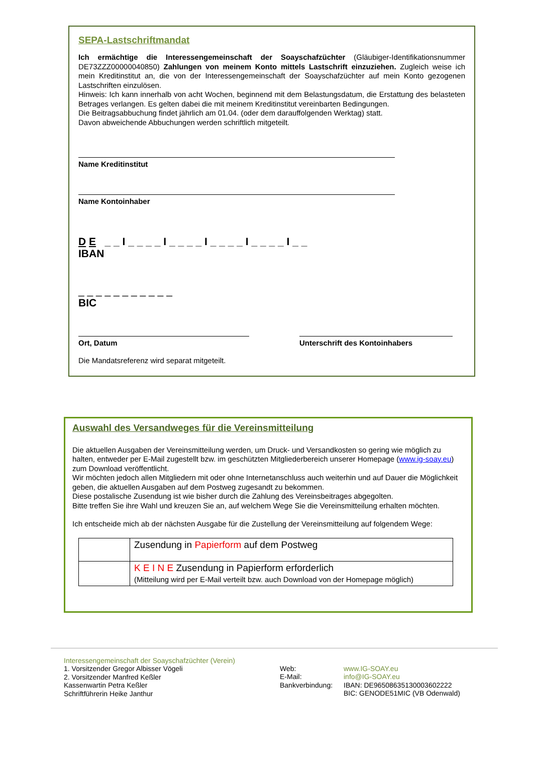SEPA-Lastschriftmandat
Ich ermächtige die Interessengemeinschaft der Soayschafzüchter (Gläubiger-Identifikationsnummer DE73ZZZ00000040850) Zahlungen von meinem Konto mittels Lastschrift einzuziehen. Zugleich weise ich mein Kreditinstitut an, die von der Interessengemeinschaft der Soayschafzüchter auf mein Konto gezogenen Lastschriften einzulösen.
Hinweis: Ich kann innerhalb von acht Wochen, beginnend mit dem Belastungsdatum, die Erstattung des belasteten Betrages verlangen. Es gelten dabei die mit meinem Kreditinstitut vereinbarten Bedingungen.
Die Beitragsabbuchung findet jährlich am 01.04. (oder dem darauffolgenden Werktag) statt.
Davon abweichende Abbuchungen werden schriftlich mitgeteilt.
Name Kreditinstitut
Name Kontoinhaber
D E _ _ I _ _ _ _ I _ _ _ _ I _ _ _ _ I _ _ _ _ I _ _
IBAN
_ _ _ _ _ _ _ _ _ _ _
BIC
Ort, Datum Unterschrift des Kontoinhabers
Die Mandatsreferenz wird separat mitgeteilt.
Auswahl des Versandweges für die Vereinsmitteilung
Die aktuellen Ausgaben der Vereinsmitteilung werden, um Druck- und Versandkosten so gering wie möglich zu halten, entweder per E-Mail zugestellt bzw. im geschützten Mitgliederbereich unserer Homepage (www.ig-soay.eu) zum Download veröffentlicht.
Wir möchten jedoch allen Mitgliedern mit oder ohne Internetanschluss auch weiterhin und auf Dauer die Möglichkeit geben, die aktuellen Ausgaben auf dem Postweg zugesandt zu bekommen.
Diese postalische Zusendung ist wie bisher durch die Zahlung des Vereinsbeitrages abgegolten.
Bitte treffen Sie ihre Wahl und kreuzen Sie an, auf welchem Wege Sie die Vereinsmitteilung erhalten möchten.
Ich entscheide mich ab der nächsten Ausgabe für die Zustellung der Vereinsmitteilung auf folgendem Wege:
| | Zusendung in Papierform auf dem Postweg |
| | K E I N E Zusendung in Papierform erforderlich (Mitteilung wird per E-Mail verteilt bzw. auch Download von der Homepage möglich) |
Interessengemeinschaft der Soayschafzüchter (Verein)
1. Vorsitzender Gregor Albisser Vögeli
2. Vorsitzender Manfred Keßler
Kassenwartin Petra Keßler
Schriftführerin Heike Janthur
Web:
E-Mail:
Bankverbindung:
www.IG-SOAY.eu
info@IG-SOAY.eu
IBAN: DE96508635130003602222
BIC: GENODE51MIC (VB Odenwald)